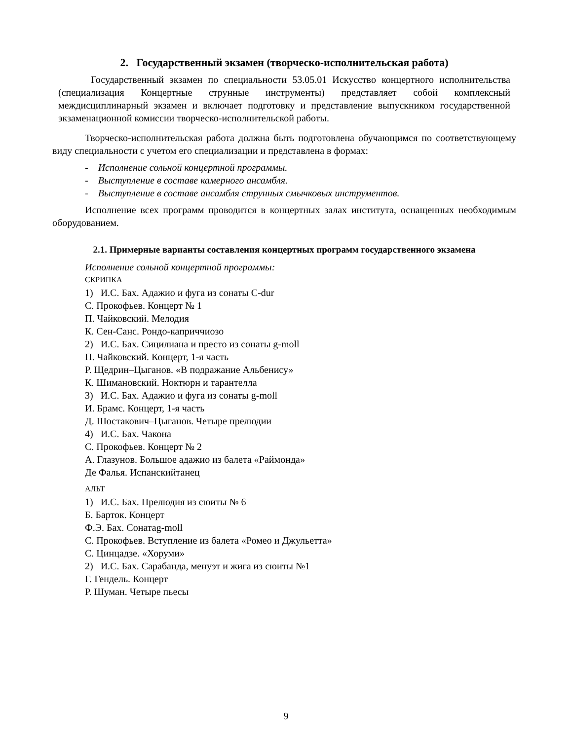2. Государственный экзамен (творческо-исполнительская работа)
Государственный экзамен по специальности 53.05.01 Искусство концертного исполнительства (специализация Концертные струнные инструменты) представляет собой комплексный междисциплинарный экзамен и включает подготовку и представление выпускником государственной экзаменационной комиссии творческо-исполнительской работы.
Творческо-исполнительская работа должна быть подготовлена обучающимся по соответствующему виду специальности с учетом его специализации и представлена в формах:
- Исполнение сольной концертной программы.
- Выступление в составе камерного ансамбля.
- Выступление в составе ансамбля струнных смычковых инструментов.
Исполнение всех программ проводится в концертных залах института, оснащенных необходимым оборудованием.
2.1. Примерные варианты составления концертных программ государственного экзамена
Исполнение сольной концертной программы:
СКРИПКА
1) И.С. Бах. Адажио и фуга из сонаты C-dur
С. Прокофьев. Концерт № 1
П. Чайковский. Мелодия
К. Сен-Санс. Рондо-каприччиозо
2) И.С. Бах. Сицилиана и престо из сонаты g-moll
П. Чайковский. Концерт, 1-я часть
Р. Щедрин–Цыганов. «В подражание Альбенису»
К. Шимановский. Ноктюрн и тарантелла
3) И.С. Бах. Адажио и фуга из сонаты g-moll
И. Брамс. Концерт, 1-я часть
Д. Шостакович–Цыганов. Четыре прелюдии
4) И.С. Бах. Чакона
С. Прокофьев. Концерт № 2
А. Глазунов. Большое адажио из балета «Раймонда»
Де Фалья. Испанскийтанец
АЛЬТ
1) И.С. Бах. Прелюдия из сюиты № 6
Б. Барток. Концерт
Ф.Э. Бах. Сонатаg-moll
С. Прокофьев. Вступление из балета «Ромео и Джульетта»
С. Цинцадзе. «Хоруми»
2) И.С. Бах. Сарабанда, менуэт и жига из сюиты №1
Г. Гендель. Концерт
Р. Шуман. Четыре пьесы
9